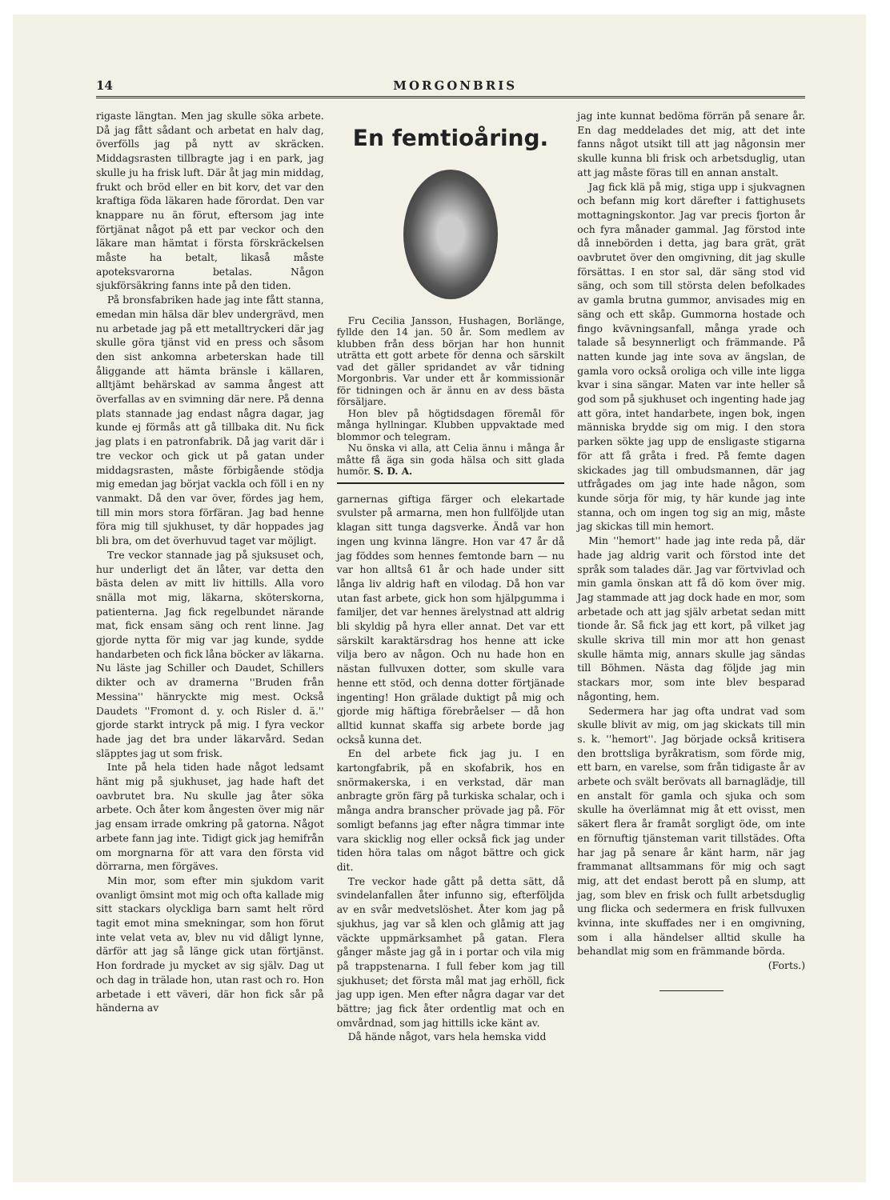14 MORGONBRIS
rigaste längtan. Men jag skulle söka arbete. Då jag fått sådant och arbetat en halv dag, överfölls jag på nytt av skräcken. Middagsrasten tillbragte jag i en park, jag skulle ju ha frisk luft. Där åt jag min middag, frukt och bröd eller en bit korv, det var den kraftiga föda läkaren hade förordat. Den var knappare nu än förut, eftersom jag inte förtjänat något på ett par veckor och den läkare man hämtat i första förskräckelsen måste ha betalt, likaså måste apoteksvarorna betalas. Någon sjukförsäkring fanns inte på den tiden.
På bronsfabriken hade jag inte fått stanna, emedan min hälsa där blev undergrävd, men nu arbetade jag på ett metalltryckeri där jag skulle göra tjänst vid en press och såsom den sist ankomna arbeterskan hade till åliggande att hämta bränsle i källaren, alltjämt behärskad av samma ångest att överfallas av en svimning där nere. På denna plats stannade jag endast några dagar, jag kunde ej förmås att gå tillbaka dit. Nu fick jag plats i en patronfabrik. Då jag varit där i tre veckor och gick ut på gatan under middagsrasten, måste förbigående stödja mig emedan jag börjat vackla och föll i en ny vanmakt. Då den var över, fördes jag hem, till min mors stora förfäran. Jag bad henne föra mig till sjukhuset, ty där hoppades jag bli bra, om det överhuvud taget var möjligt.
Tre veckor stannade jag på sjuksuset och, hur underligt det än låter, var detta den bästa delen av mitt liv hittills. Alla voro snälla mot mig, läkarna, sköterskorna, patienterna. Jag fick regelbundet närande mat, fick ensam säng och rent linne. Jag gjorde nytta för mig var jag kunde, sydde handarbeten och fick låna böcker av läkarna. Nu läste jag Schiller och Daudet, Schillers dikter och av dramerna ''Bruden från Messina'' hänryckte mig mest. Också Daudets ''Fromont d. y. och Risler d. ä.'' gjorde starkt intryck på mig. I fyra veckor hade jag det bra under läkarvård. Sedan släpptes jag ut som frisk.
Inte på hela tiden hade något ledsamt hänt mig på sjukhuset, jag hade haft det oavbrutet bra. Nu skulle jag åter söka arbete. Och åter kom ångesten över mig när jag ensam irrade omkring på gatorna. Något arbete fann jag inte. Tidigt gick jag hemifrån om morgnarna för att vara den första vid dörrarna, men förgäves.
Min mor, som efter min sjukdom varit ovanligt ömsint mot mig och ofta kallade mig sitt stackars olyckliga barn samt helt rörd tagit emot mina smekningar, som hon förut inte velat veta av, blev nu vid dåligt lynne, därför att jag så länge gick utan förtjänst. Hon fordrade ju mycket av sig själv. Dag ut och dag in trälade hon, utan rast och ro. Hon arbetade i ett väveri, där hon fick sår på händerna av
En femtioåring.
Fru Cecilia Jansson, Hushagen, Borlänge, fyllde den 14 jan. 50 år. Som medlem av klubben från dess början har hon hunnit uträtta ett gott arbete för denna och särskilt vad det gäller spridandet av vår tidning Morgonbris. Var under ett år kommissionär för tidningen och är ännu en av dess bästa försäljare.
Hon blev på högtidsdagen föremål för många hyllningar. Klubben uppvaktade med blommor och telegram.
Nu önska vi alla, att Celia ännu i många år måtte få äga sin goda hälsa och sitt glada humör. S. D. A.
garnernas giftiga färger och elekartade svulster på armarna, men hon fullföljde utan klagan sitt tunga dagsverke. Ändå var hon ingen ung kvinna längre. Hon var 47 år då jag föddes som hennes femtonde barn — nu var hon alltså 61 år och hade under sitt långa liv aldrig haft en vilodag. Då hon var utan fast arbete, gick hon som hjälpgumma i familjer, det var hennes ärelystnad att aldrig bli skyldig på hyra eller annat. Det var ett särskilt karaktärsdrag hos henne att icke vilja bero av någon. Och nu hade hon en nästan fullvuxen dotter, som skulle vara henne ett stöd, och denna dotter förtjänade ingenting! Hon grälade duktigt på mig och gjorde mig häftiga förebråelser — då hon alltid kunnat skaffa sig arbete borde jag också kunna det.
En del arbete fick jag ju. I en kartongfabrik, på en skofabrik, hos en snörmakerska, i en verkstad, där man anbragte grön färg på turkiska schalar, och i många andra branscher prövade jag på. För somligt befanns jag efter några timmar inte vara skicklig nog eller också fick jag under tiden höra talas om något bättre och gick dit.
Tre veckor hade gått på detta sätt, då svindelanfallen åter infunno sig, efterföljda av en svår medvetslöshet. Åter kom jag på sjukhus, jag var så klen och glåmig att jag väckte uppmärksamhet på gatan. Flera gånger måste jag gå in i portar och vila mig på trappstenarna. I full feber kom jag till sjukhuset; det första mål mat jag erhöll, fick jag upp igen. Men efter några dagar var det bättre; jag fick åter ordentlig mat och en omvårdnad, som jag hittills icke känt av.
Då hände något, vars hela hemska vidd
jag inte kunnat bedöma förrän på senare år. En dag meddelades det mig, att det inte fanns något utsikt till att jag någonsin mer skulle kunna bli frisk och arbetsduglig, utan att jag måste föras till en annan anstalt.
Jag fick klä på mig, stiga upp i sjukvagnen och befann mig kort därefter i fattighusets mottagningskontor. Jag var precis fjorton år och fyra månader gammal. Jag förstod inte då innebörden i detta, jag bara grät, grät oavbrutet över den omgivning, dit jag skulle försättas. I en stor sal, där säng stod vid säng, och som till största delen befolkades av gamla brutna gummor, anvisades mig en säng och ett skåp. Gummorna hostade och fingo kvävningsanfall, många yrade och talade så besynnerligt och främmande. På natten kunde jag inte sova av ängslan, de gamla voro också oroliga och ville inte ligga kvar i sina sängar. Maten var inte heller så god som på sjukhuset och ingenting hade jag att göra, intet handarbete, ingen bok, ingen människa brydde sig om mig. I den stora parken sökte jag upp de ensligaste stigarna för att få gråta i fred. På femte dagen skickades jag till ombudsmannen, där jag utfrågades om jag inte hade någon, som kunde sörja för mig, ty här kunde jag inte stanna, och om ingen tog sig an mig, måste jag skickas till min hemort.
Min ''hemort'' hade jag inte reda på, där hade jag aldrig varit och förstod inte det språk som talades där. Jag var förtvivlad och min gamla önskan att få dö kom över mig. Jag stammade att jag dock hade en mor, som arbetade och att jag själv arbetat sedan mitt tionde år. Så fick jag ett kort, på vilket jag skulle skriva till min mor att hon genast skulle hämta mig, annars skulle jag sändas till Böhmen. Nästa dag följde jag min stackars mor, som inte blev besparad någonting, hem.
Sedermera har jag ofta undrat vad som skulle blivit av mig, om jag skickats till min s. k. ''hemort''. Jag började också kritisera den brottsliga byråkratism, som förde mig, ett barn, en varelse, som från tidigaste år av arbete och svält berövats all barnaglädje, till en anstalt för gamla och sjuka och som skulle ha överlämnat mig åt ett ovisst, men säkert flera år framåt sorgligt öde, om inte en förnuftig tjänsteman varit tillstädes. Ofta har jag på senare år känt harm, när jag frammanat alltsammans för mig och sagt mig, att det endast berott på en slump, att jag, som blev en frisk och fullt arbetsduglig ung flicka och sedermera en frisk fullvuxen kvinna, inte skuffades ner i en omgivning, som i alla händelser alltid skulle ha behandlat mig som en främmande börda.
(Forts.)